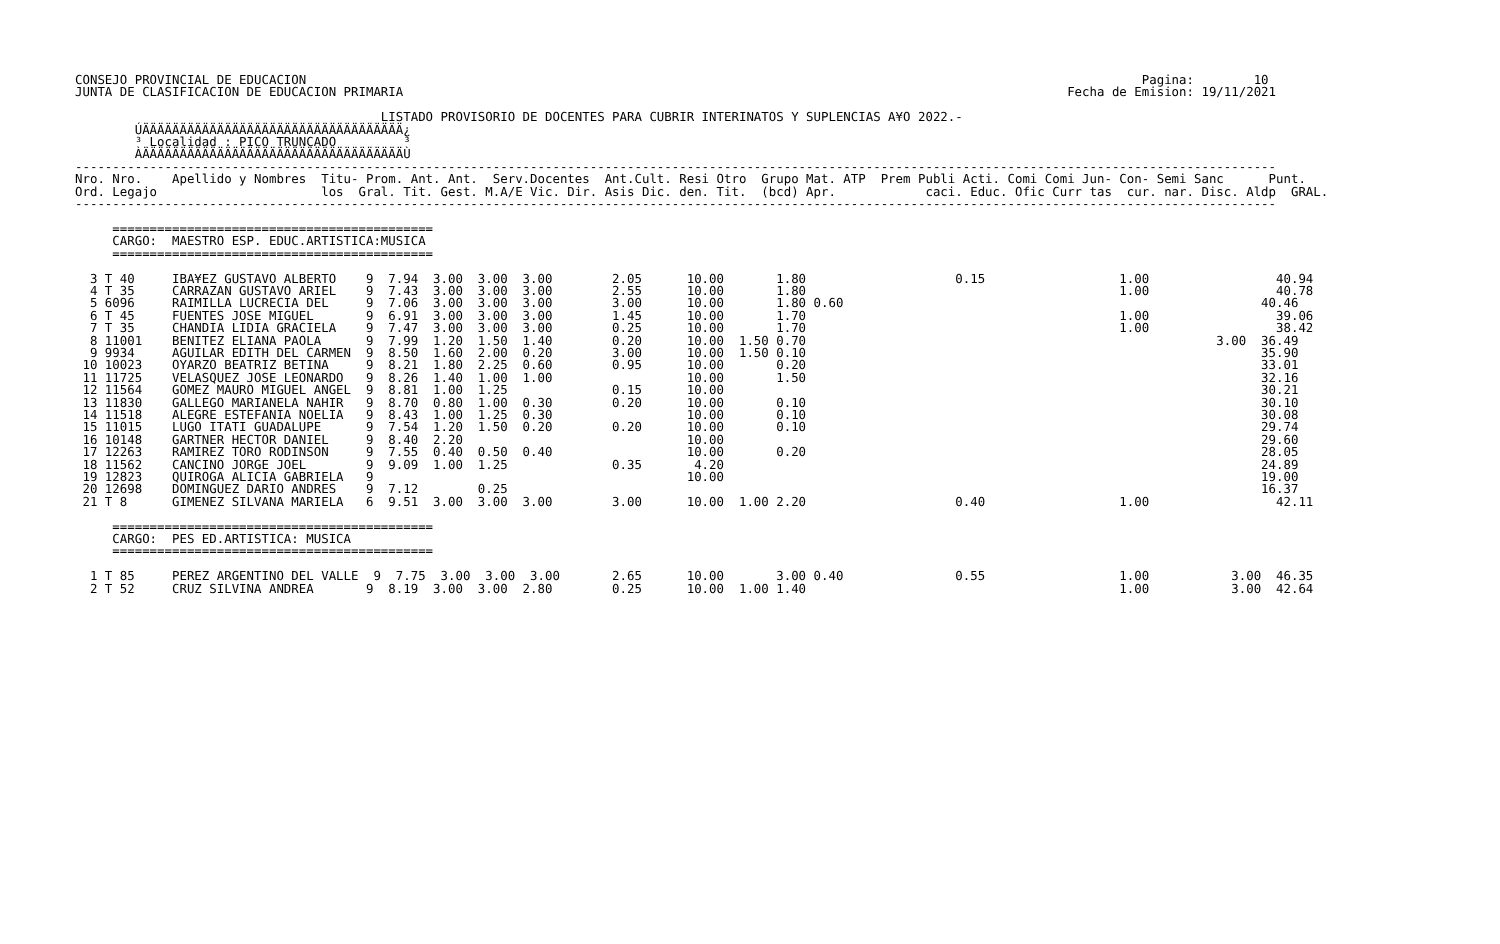CONSEJO PROVINCIAL DE EDUCACION                                                                                                                Pagina:        10
JUNTA DE CLASIFICACION DE EDUCACION PRIMARIA                                                                                         Fecha de Emision: 19/11/2021

                                         LISTADO PROVISORIO DE DOCENTES PARA CUBRIR INTERINATOS Y SUPLENCIAS A¥O 2022.-
        ÚÄÄÄÄÄÄÄÄÄÄÄÄÄÄÄÄÄÄÄÄÄÄÄÄÄÄÄÄÄÄÄÄÄÄÄ¿
        ³ Localidad : PICO TRUNCADO         ³
        ÀÄÄÄÄÄÄÄÄÄÄÄÄÄÄÄÄÄÄÄÄÄÄÄÄÄÄÄÄÄÄÄÄÄÄÄÙ
-----------------------------------------------------------------------------------------------------------------------------------------------------------------
Nro. Nro.    Apellido y Nombres  Titu- Prom. Ant. Ant.  Serv.Docentes  Ant.Cult. Resi Otro  Grupo Mat. ATP  Prem Publi Acti. Comi Comi Jun- Con- Semi Sanc      Punt.
Ord. Legajo                      los  Gral. Tit. Gest. M.A/E Vic. Dir. Asis Dic. den. Tit.  (bcd) Apr.            caci. Educ. Ofic Curr tas  cur. nar. Disc. Aldp  GRAL.
-----------------------------------------------------------------------------------------------------------------------------------------------------------------

     ===========================================
     CARGO:  MAESTRO ESP. EDUC.ARTISTICA:MUSICA
     ===========================================

  3 T 40     IBA¥EZ GUSTAVO ALBERTO    9  7.94  3.00  3.00  3.00        2.05      10.00       1.80                    0.15                  1.00                 40.94
  4 T 35     CARRAZAN GUSTAVO ARIEL    9  7.43  3.00  3.00  3.00        2.55      10.00       1.80                                          1.00                 40.78
  5 6096     RAIMILLA LUCRECIA DEL     9  7.06  3.00  3.00  3.00        3.00      10.00       1.80 0.60                                                        40.46
  6 T 45     FUENTES JOSE MIGUEL       9  6.91  3.00  3.00  3.00        1.45      10.00       1.70                                          1.00                 39.06
  7 T 35     CHANDIA LIDIA GRACIELA    9  7.47  3.00  3.00  3.00        0.25      10.00       1.70                                          1.00                 38.42
  8 11001    BENITEZ ELIANA PAOLA      9  7.99  1.20  1.50  1.40        0.20      10.00  1.50 0.70                                                       3.00  36.49
  9 9934     AGUILAR EDITH DEL CARMEN  9  8.50  1.60  2.00  0.20        3.00      10.00  1.50 0.10                                                             35.90
 10 10023    OYARZO BEATRIZ BETINA     9  8.21  1.80  2.25  0.60        0.95      10.00       0.20                                                             33.01
 11 11725    VELASQUEZ JOSE LEONARDO   9  8.26  1.40  1.00  1.00                  10.00       1.50                                                             32.16
 12 11564    GOMEZ MAURO MIGUEL ANGEL  9  8.81  1.00  1.25              0.15      10.00                                                                        30.21
 13 11830    GALLEGO MARIANELA NAHIR   9  8.70  0.80  1.00  0.30        0.20      10.00       0.10                                                             30.10
 14 11518    ALEGRE ESTEFANIA NOELIA   9  8.43  1.00  1.25  0.30                  10.00       0.10                                                             30.08
 15 11015    LUGO ITATI GUADALUPE      9  7.54  1.20  1.50  0.20        0.20      10.00       0.10                                                             29.74
 16 10148    GARTNER HECTOR DANIEL     9  8.40  2.20                              10.00                                                                        29.60
 17 12263    RAMIREZ TORO RODINSON     9  7.55  0.40  0.50  0.40                  10.00       0.20                                                             28.05
 18 11562    CANCINO JORGE JOEL        9  9.09  1.00  1.25              0.35       4.20                                                                        24.89
 19 12823    QUIROGA ALICIA GABRIELA   9                                          10.00                                                                        19.00
 20 12698    DOMINGUEZ DARIO ANDRES    9  7.12        0.25                                                                                                     16.37
 21 T 8      GIMENEZ SILVANA MARIELA   6  9.51  3.00  3.00  3.00        3.00      10.00  1.00 2.20                    0.40                  1.00                 42.11

     ===========================================
     CARGO:  PES ED.ARTISTICA: MUSICA
     ===========================================

  1 T 85     PEREZ ARGENTINO DEL VALLE  9  7.75  3.00  3.00  3.00       2.65      10.00       3.00 0.40               0.55                  1.00           3.00  46.35
  2 T 52     CRUZ SILVINA ANDREA       9  8.19  3.00  3.00  2.80        0.25      10.00  1.00 1.40                                          1.00           3.00  42.64